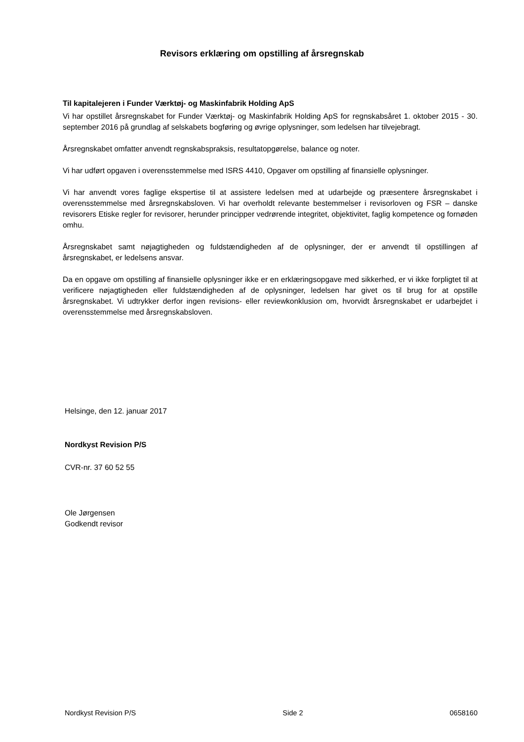Revisors erklæring om opstilling af årsregnskab
Til kapitalejeren i Funder Værktøj- og Maskinfabrik Holding ApS
Vi har opstillet årsregnskabet for Funder Værktøj- og Maskinfabrik Holding ApS for regnskabsåret 1. oktober 2015 - 30. september 2016 på grundlag af selskabets bogføring og øvrige oplysninger, som ledelsen har tilvejebragt.
Årsregnskabet omfatter anvendt regnskabspraksis, resultatopgørelse, balance og noter.
Vi har udført opgaven i overensstemmelse med ISRS 4410, Opgaver om opstilling af finansielle oplysninger.
Vi har anvendt vores faglige ekspertise til at assistere ledelsen med at udarbejde og præsentere årsregnskabet i overensstemmelse med årsregnskabsloven. Vi har overholdt relevante bestemmelser i revisorloven og FSR – danske revisorers Etiske regler for revisorer, herunder principper vedrørende integritet, objektivitet, faglig kompetence og fornøden omhu.
Årsregnskabet samt nøjagtigheden og fuldstændigheden af de oplysninger, der er anvendt til opstillingen af årsregnskabet, er ledelsens ansvar.
Da en opgave om opstilling af finansielle oplysninger ikke er en erklæringsopgave med sikkerhed, er vi ikke forpligtet til at verificere nøjagtigheden eller fuldstændigheden af de oplysninger, ledelsen har givet os til brug for at opstille årsregnskabet. Vi udtrykker derfor ingen revisions- eller reviewkonklusion om, hvorvidt årsregnskabet er udarbejdet i overensstemmelse med årsregnskabsloven.
Helsinge, den 12. januar 2017
Nordkyst Revision P/S
CVR-nr. 37 60 52 55
Ole Jørgensen
Godkendt revisor
Nordkyst Revision P/S Side 2 0658160